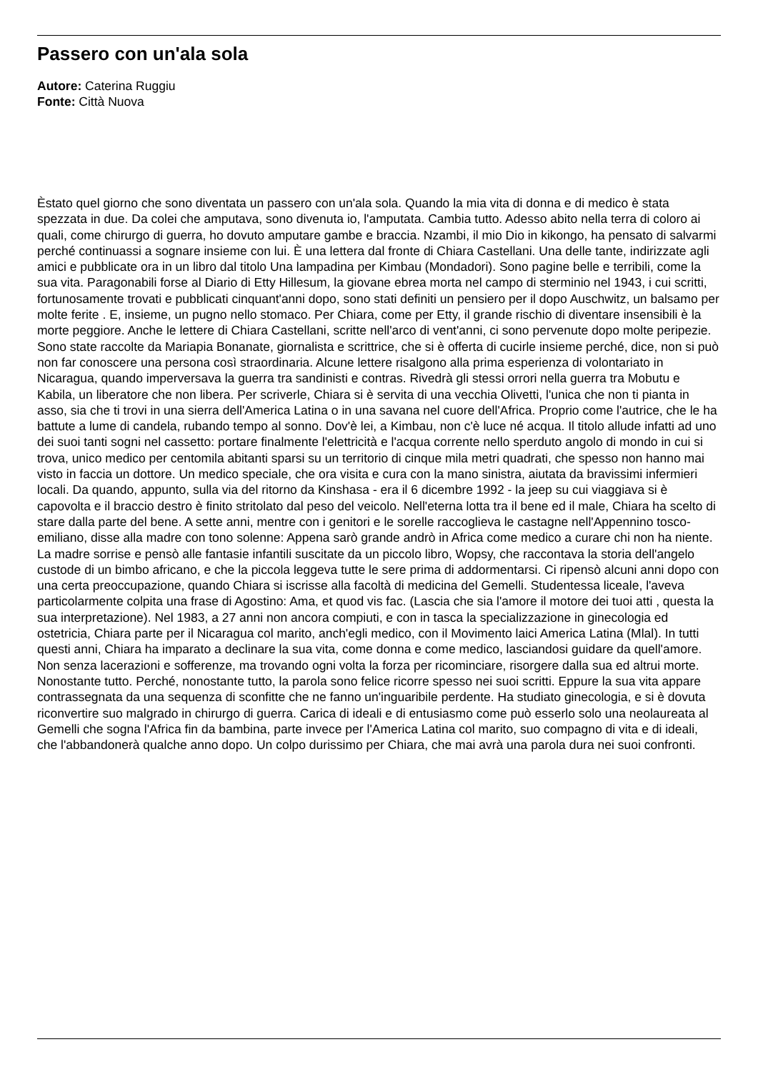Passero con un'ala sola
Autore: Caterina Ruggiu
Fonte: Città Nuova
Èstato quel giorno che sono diventata un passero con un'ala sola. Quando la mia vita di donna e di medico è stata spezzata in due. Da colei che amputava, sono divenuta io, l'amputata. Cambia tutto. Adesso abito nella terra di coloro ai quali, come chirurgo di guerra, ho dovuto amputare gambe e braccia. Nzambi, il mio Dio in kikongo, ha pensato di salvarmi perché continuassi a sognare insieme con lui. È una lettera dal fronte di Chiara Castellani. Una delle tante, indirizzate agli amici e pubblicate ora in un libro dal titolo Una lampadina per Kimbau (Mondadori). Sono pagine belle e terribili, come la sua vita. Paragonabili forse al Diario di Etty Hillesum, la giovane ebrea morta nel campo di sterminio nel 1943, i cui scritti, fortunosamente trovati e pubblicati cinquant'anni dopo, sono stati definiti un pensiero per il dopo Auschwitz, un balsamo per molte ferite . E, insieme, un pugno nello stomaco. Per Chiara, come per Etty, il grande rischio di diventare insensibili è la morte peggiore. Anche le lettere di Chiara Castellani, scritte nell'arco di vent'anni, ci sono pervenute dopo molte peripezie. Sono state raccolte da Mariapia Bonanate, giornalista e scrittrice, che si è offerta di cucirle insieme perché, dice, non si può non far conoscere una persona così straordinaria. Alcune lettere risalgono alla prima esperienza di volontariato in Nicaragua, quando imperversava la guerra tra sandinisti e contras. Rivedrà gli stessi orrori nella guerra tra Mobutu e Kabila, un liberatore che non libera. Per scriverle, Chiara si è servita di una vecchia Olivetti, l'unica che non ti pianta in asso, sia che ti trovi in una sierra dell'America Latina o in una savana nel cuore dell'Africa. Proprio come l'autrice, che le ha battute a lume di candela, rubando tempo al sonno. Dov'è lei, a Kimbau, non c'è luce né acqua. Il titolo allude infatti ad uno dei suoi tanti sogni nel cassetto: portare finalmente l'elettricità e l'acqua corrente nello sperduto angolo di mondo in cui si trova, unico medico per centomila abitanti sparsi su un territorio di cinque mila metri quadrati, che spesso non hanno mai visto in faccia un dottore. Un medico speciale, che ora visita e cura con la mano sinistra, aiutata da bravissimi infermieri locali. Da quando, appunto, sulla via del ritorno da Kinshasa - era il 6 dicembre 1992 - la jeep su cui viaggiava si è capovolta e il braccio destro è finito stritolato dal peso del veicolo. Nell'eterna lotta tra il bene ed il male, Chiara ha scelto di stare dalla parte del bene. A sette anni, mentre con i genitori e le sorelle raccoglieva le castagne nell'Appennino tosco-emiliano, disse alla madre con tono solenne: Appena sarò grande andrò in Africa come medico a curare chi non ha niente. La madre sorrise e pensò alle fantasie infantili suscitate da un piccolo libro, Wopsy, che raccontava la storia dell'angelo custode di un bimbo africano, e che la piccola leggeva tutte le sere prima di addormentarsi. Ci ripensò alcuni anni dopo con una certa preoccupazione, quando Chiara si iscrisse alla facoltà di medicina del Gemelli. Studentessa liceale, l'aveva particolarmente colpita una frase di Agostino: Ama, et quod vis fac. (Lascia che sia l'amore il motore dei tuoi atti , questa la sua interpretazione). Nel 1983, a 27 anni non ancora compiuti, e con in tasca la specializzazione in ginecologia ed ostetricia, Chiara parte per il Nicaragua col marito, anch'egli medico, con il Movimento laici America Latina (Mlal). In tutti questi anni, Chiara ha imparato a declinare la sua vita, come donna e come medico, lasciandosi guidare da quell'amore. Non senza lacerazioni e sofferenze, ma trovando ogni volta la forza per ricominciare, risorgere dalla sua ed altrui morte. Nonostante tutto. Perché, nonostante tutto, la parola sono felice ricorre spesso nei suoi scritti. Eppure la sua vita appare contrassegnata da una sequenza di sconfitte che ne fanno un'inguaribile perdente. Ha studiato ginecologia, e si è dovuta riconvertire suo malgrado in chirurgo di guerra. Carica di ideali e di entusiasmo come può esserlo solo una neolaureata al Gemelli che sogna l'Africa fin da bambina, parte invece per l'America Latina col marito, suo compagno di vita e di ideali, che l'abbandonerà qualche anno dopo. Un colpo durissimo per Chiara, che mai avrà una parola dura nei suoi confronti.